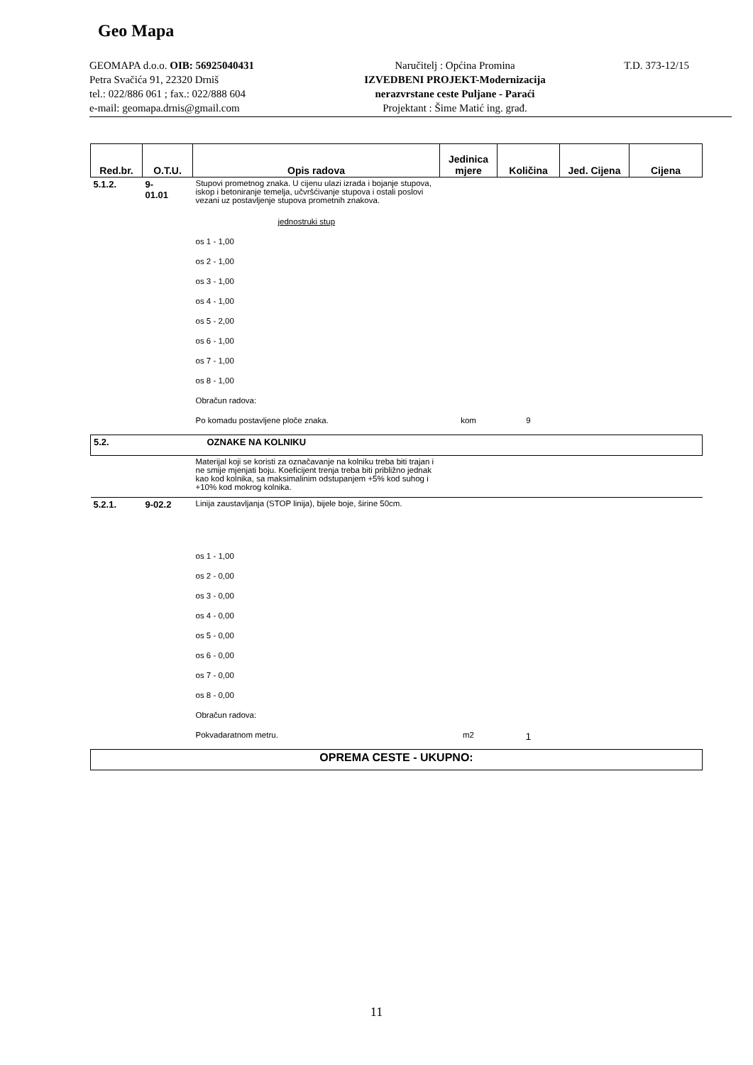Geo Mapa
GEOMAPA d.o.o. OIB: 56925040431
Petra Svačića 91, 22320 Drniš
tel.: 022/886 061 ; fax.: 022/888 604
e-mail: geomapa.drnis@gmail.com
Naručitelj : Općina Promina
IZVEDBENI PROJEKT-Modernizacija
nerazvrstane ceste Puljane - Paraći
Projektant : Šime Matić ing. građ.
T.D. 373-12/15
| Red.br. | O.T.U. | Opis radova | Jedinica mjere | Količina | Jed. Cijena | Cijena |
| --- | --- | --- | --- | --- | --- | --- |
| 5.1.2. | 9- 01.01 | Stupovi prometnog znaka. U cijenu ulazi izrada i bojanje stupova, iskop i betoniranje temelja, učvršćivanje stupova i ostali poslovi vezani uz postavljenje stupova prometnih znakova. | | | | |
| | | jednostruki stup | | | | |
| | | os 1 - 1,00 | | | | |
| | | os 2 - 1,00 | | | | |
| | | os 3 - 1,00 | | | | |
| | | os 4 - 1,00 | | | | |
| | | os 5 - 2,00 | | | | |
| | | os 6 - 1,00 | | | | |
| | | os 7 - 1,00 | | | | |
| | | os 8 - 1,00 | | | | |
| | | Obračun radova: | | | | |
| | | Po komadu postavljene ploče znaka. | kom | 9 | | |
| 5.2. | | OZNAKE NA KOLNIKU | | | | |
| | | Materijal koji se koristi za označavanje na kolniku treba biti trajan i ne smije mjenjati boju. Koeficijent trenja treba biti približno jednak kao kod kolnika, sa maksimalinim odstupanjem +5% kod suhog i +10% kod mokrog kolnika. | | | | |
| 5.2.1. | 9-02.2 | Linija zaustavljanja (STOP linija), bijele boje, širine 50cm. | | | | |
| | | os 1 - 1,00 | | | | |
| | | os 2 - 0,00 | | | | |
| | | os 3 - 0,00 | | | | |
| | | os 4 - 0,00 | | | | |
| | | os 5 - 0,00 | | | | |
| | | os 6 - 0,00 | | | | |
| | | os 7 - 0,00 | | | | |
| | | os 8 - 0,00 | | | | |
| | | Obračun radova: | | | | |
| | | Pokvadaratnom metru. | m2 | 1 | | |
| OPREMA CESTE - UKUPNO: | | | | | | |
11